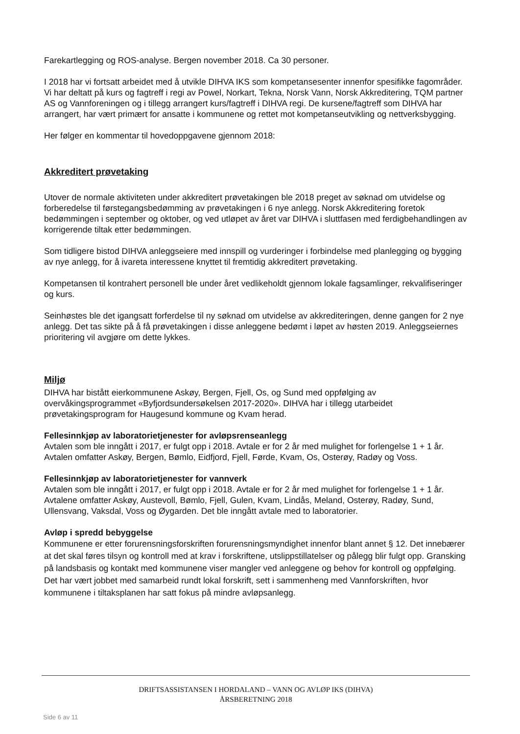Farekartlegging og ROS-analyse. Bergen november 2018. Ca 30 personer.
I 2018 har vi fortsatt arbeidet med å utvikle DIHVA IKS som kompetansesenter innenfor spesifikke fagområder. Vi har deltatt på kurs og fagtreff i regi av Powel, Norkart, Tekna, Norsk Vann, Norsk Akkreditering, TQM partner AS og Vannforeningen og i tillegg arrangert kurs/fagtreff i DIHVA regi. De kursene/fagtreff som DIHVA har arrangert, har vært primært for ansatte i kommunene og rettet mot kompetanseutvikling og nettverksbygging.
Her følger en kommentar til hovedoppgavene gjennom 2018:
Akkreditert prøvetaking
Utover de normale aktiviteten under akkreditert prøvetakingen ble 2018 preget av søknad om utvidelse og forberedelse til førstegangsbedømming av prøvetakingen i 6 nye anlegg. Norsk Akkreditering foretok bedømmingen i september og oktober, og ved utløpet av året var DIHVA i sluttfasen med ferdigbehandlingen av korrigerende tiltak etter bedømmingen.
Som tidligere bistod DIHVA anleggseiere med innspill og vurderinger i forbindelse med planlegging og bygging av nye anlegg, for å ivareta interessene knyttet til fremtidig akkreditert prøvetaking.
Kompetansen til kontrahert personell ble under året vedlikeholdt gjennom lokale fagsamlinger, rekvalifiseringer og kurs.
Seinhøstes ble det igangsatt forferdelse til ny søknad om utvidelse av akkrediteringen, denne gangen for 2 nye anlegg. Det tas sikte på å få prøvetakingen i disse anleggene bedømt i løpet av høsten 2019. Anleggseiernes prioritering vil avgjøre om dette lykkes.
Miljø
DIHVA har bistått eierkommunene Askøy, Bergen, Fjell, Os, og Sund med oppfølging av overvåkingsprogrammet «Byfjordsundersøkelsen 2017-2020». DIHVA har i tillegg utarbeidet prøvetakingsprogram for Haugesund kommune og Kvam herad.
Fellesinnkjøp av laboratorietjenester for avløpsrenseanlegg
Avtalen som ble inngått i 2017, er fulgt opp i 2018. Avtale er for 2 år med mulighet for forlengelse 1 + 1 år. Avtalen omfatter Askøy, Bergen, Bømlo, Eidfjord, Fjell, Førde, Kvam, Os, Osterøy, Radøy og Voss.
Fellesinnkjøp av laboratorietjenester for vannverk
Avtalen som ble inngått i 2017, er fulgt opp i 2018. Avtale er for 2 år med mulighet for forlengelse 1 + 1 år. Avtalene omfatter Askøy, Austevoll, Bømlo, Fjell, Gulen, Kvam, Lindås, Meland, Osterøy, Radøy, Sund, Ullensvang, Vaksdal, Voss og Øygarden. Det ble inngått avtale med to laboratorier.
Avløp i spredd bebyggelse
Kommunene er etter forurensningsforskriften forurensningsmyndighet innenfor blant annet § 12. Det innebærer at det skal føres tilsyn og kontroll med at krav i forskriftene, utslippstillatelser og pålegg blir fulgt opp. Gransking på landsbasis og kontakt med kommunene viser mangler ved anleggene og behov for kontroll og oppfølging. Det har vært jobbet med samarbeid rundt lokal forskrift, sett i sammenheng med Vannforskriften, hvor kommunene i tiltaksplanen har satt fokus på mindre avløpsanlegg.
DRIFTSASSISTANSEN I HORDALAND – VANN OG AVLØP IKS (DIHVA)
ÅRSBERETNING 2018
Side 6 av 11